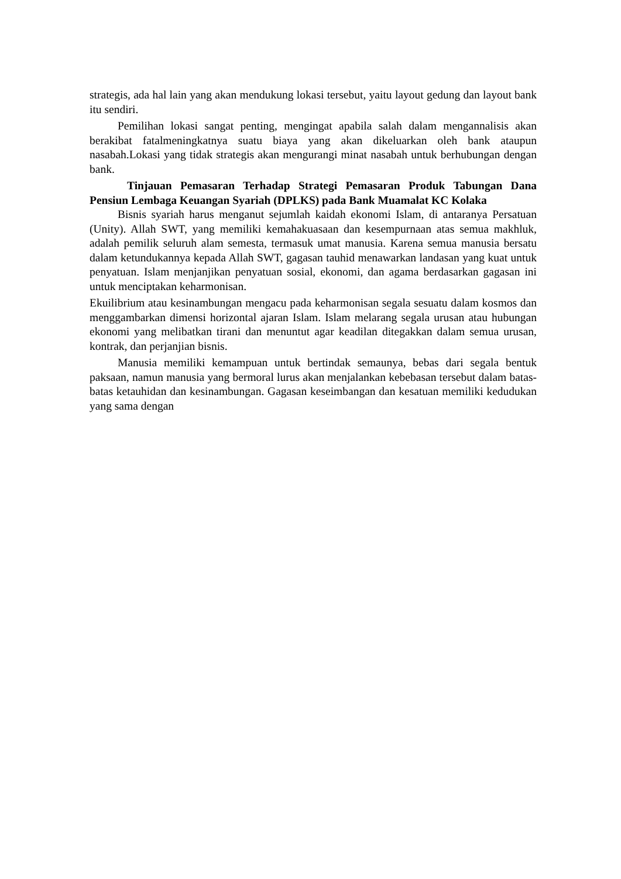strategis, ada hal lain yang akan mendukung lokasi tersebut, yaitu layout gedung dan layout bank itu sendiri.
Pemilihan lokasi sangat penting, mengingat apabila salah dalam mengannalisis akan berakibat fatalmeningkatnya suatu biaya yang akan dikeluarkan oleh bank ataupun nasabah.Lokasi yang tidak strategis akan mengurangi minat nasabah untuk berhubungan dengan bank.
Tinjauan Pemasaran Terhadap Strategi Pemasaran Produk Tabungan Dana Pensiun Lembaga Keuangan Syariah (DPLKS) pada Bank Muamalat KC Kolaka
Bisnis syariah harus menganut sejumlah kaidah ekonomi Islam, di antaranya Persatuan (Unity). Allah SWT, yang memiliki kemahakuasaan dan kesempurnaan atas semua makhluk, adalah pemilik seluruh alam semesta, termasuk umat manusia. Karena semua manusia bersatu dalam ketundukannya kepada Allah SWT, gagasan tauhid menawarkan landasan yang kuat untuk penyatuan. Islam menjanjikan penyatuan sosial, ekonomi, dan agama berdasarkan gagasan ini untuk menciptakan keharmonisan.
Ekuilibrium atau kesinambungan mengacu pada keharmonisan segala sesuatu dalam kosmos dan menggambarkan dimensi horizontal ajaran Islam. Islam melarang segala urusan atau hubungan ekonomi yang melibatkan tirani dan menuntut agar keadilan ditegakkan dalam semua urusan, kontrak, dan perjanjian bisnis.
Manusia memiliki kemampuan untuk bertindak semaunya, bebas dari segala bentuk paksaan, namun manusia yang bermoral lurus akan menjalankan kebebasan tersebut dalam batas-batas ketauhidan dan kesinambungan. Gagasan keseimbangan dan kesatuan memiliki kedudukan yang sama dengan